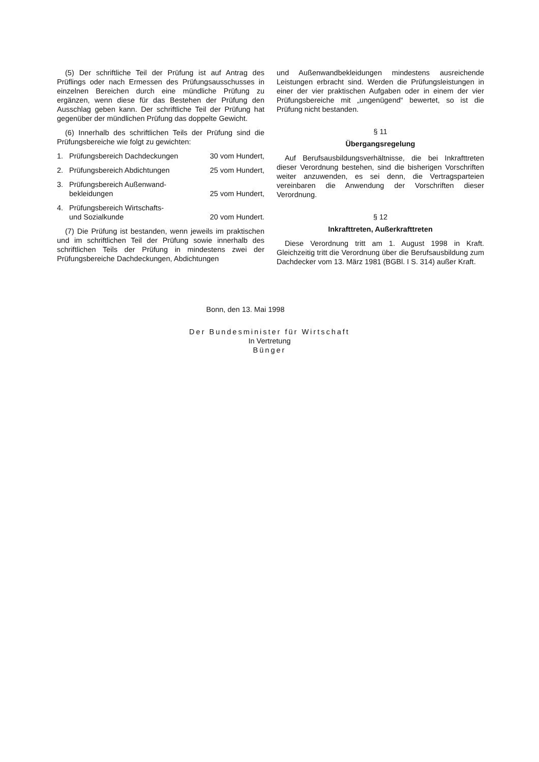(5) Der schriftliche Teil der Prüfung ist auf Antrag des Prüflings oder nach Ermessen des Prüfungsausschusses in einzelnen Bereichen durch eine mündliche Prüfung zu ergänzen, wenn diese für das Bestehen der Prüfung den Ausschlag geben kann. Der schriftliche Teil der Prüfung hat gegenüber der mündlichen Prüfung das doppelte Gewicht.
(6) Innerhalb des schriftlichen Teils der Prüfung sind die Prüfungsbereiche wie folgt zu gewichten:
1. Prüfungsbereich Dachdeckungen 30 vom Hundert,
2. Prüfungsbereich Abdichtungen 25 vom Hundert,
3. Prüfungsbereich Außenwand-
bekleidungen 25 vom Hundert,
4. Prüfungsbereich Wirtschafts-
und Sozialkunde 20 vom Hundert.
(7) Die Prüfung ist bestanden, wenn jeweils im praktischen und im schriftlichen Teil der Prüfung sowie innerhalb des schriftlichen Teils der Prüfung in mindestens zwei der Prüfungsbereiche Dachdeckungen, Abdichtungen
und Außenwandbekleidungen mindestens ausreichende Leistungen erbracht sind. Werden die Prüfungsleistungen in einer der vier praktischen Aufgaben oder in einem der vier Prüfungsbereiche mit „ungenügend“ bewertet, so ist die Prüfung nicht bestanden.
§ 11
Übergangsregelung
Auf Berufsausbildungsverhältnisse, die bei Inkrafttreten dieser Verordnung bestehen, sind die bisherigen Vorschriften weiter anzuwenden, es sei denn, die Vertragsparteien vereinbaren die Anwendung der Vorschriften dieser Verordnung.
§ 12
Inkrafttreten, Außerkrafttreten
Diese Verordnung tritt am 1. August 1998 in Kraft. Gleichzeitig tritt die Verordnung über die Berufsausbildung zum Dachdecker vom 13. März 1981 (BGBl. I S. 314) außer Kraft.
Bonn, den 13. Mai 1998
Der Bundesminister für Wirtschaft
In Vertretung
Bünger